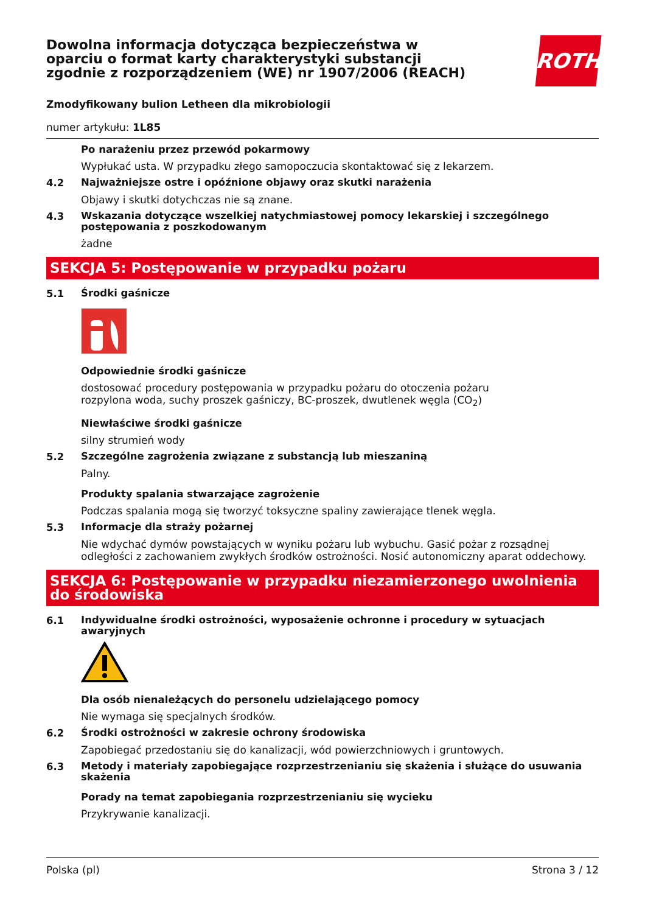Dowolna informacja dotycząca bezpieczeństwa w oparciu o format karty charakterystyki substancji zgodnie z rozporządzeniem (WE) nr 1907/2006 (REACH)
ROTH
Zmodyfikowany bulion Letheen dla mikrobiologii
numer artykułu: 1L85
Po narażeniu przez przewód pokarmowy
Wypłukać usta. W przypadku złego samopoczucia skontaktować się z lekarzem.
4.2
Najważniejsze ostre i opóźnione objawy oraz skutki narażenia
Objawy i skutki dotychczas nie są znane.
4.3
Wskazania dotyczące wszelkiej natychmiastowej pomocy lekarskiej i szczególnego postępowania z poszkodowanym
żadne
SEKCJA 5: Postępowanie w przypadku pożaru
5.1
Środki gaśnicze
Odpowiednie środki gaśnicze
dostosować procedury postępowania w przypadku pożaru do otoczenia pożaru
rozpylona woda, suchy proszek gaśniczy, BC-proszek, dwutlenek węgla (CO<sub>2</sub>)
Niewłaściwe środki gaśnicze
silny strumień wody
5.2
Szczególne zagrożenia związane z substancją lub mieszaniną
Palny.
Produkty spalania stwarzające zagrożenie
Podczas spalania mogą się tworzyć toksyczne spaliny zawierające tlenek węgla.
5.3
Informacje dla straży pożarnej
Nie wdychać dymów powstających w wyniku pożaru lub wybuchu. Gasić pożar z rozsądnej odległości z zachowaniem zwykłych środków ostrożności. Nosić autonomiczny aparat oddechowy.
SEKCJA 6: Postępowanie w przypadku niezamierzonego uwolnienia do środowiska
6.1
Indywidualne środki ostrożności, wyposażenie ochronne i procedury w sytuacjach awaryjnych
Dla osób nienależących do personelu udzielającego pomocy
Nie wymaga się specjalnych środków.
6.2
Środki ostrożności w zakresie ochrony środowiska
Zapobiegać przedostaniu się do kanalizacji, wód powierzchniowych i gruntowych.
6.3
Metody i materiały zapobiegające rozprzestrzenianiu się skażenia i służące do usuwania skażenia
Porady na temat zapobiegania rozprzestrzenianiu się wycieku
Przykrywanie kanalizacji.
Polska (pl) Strona 3 / 12